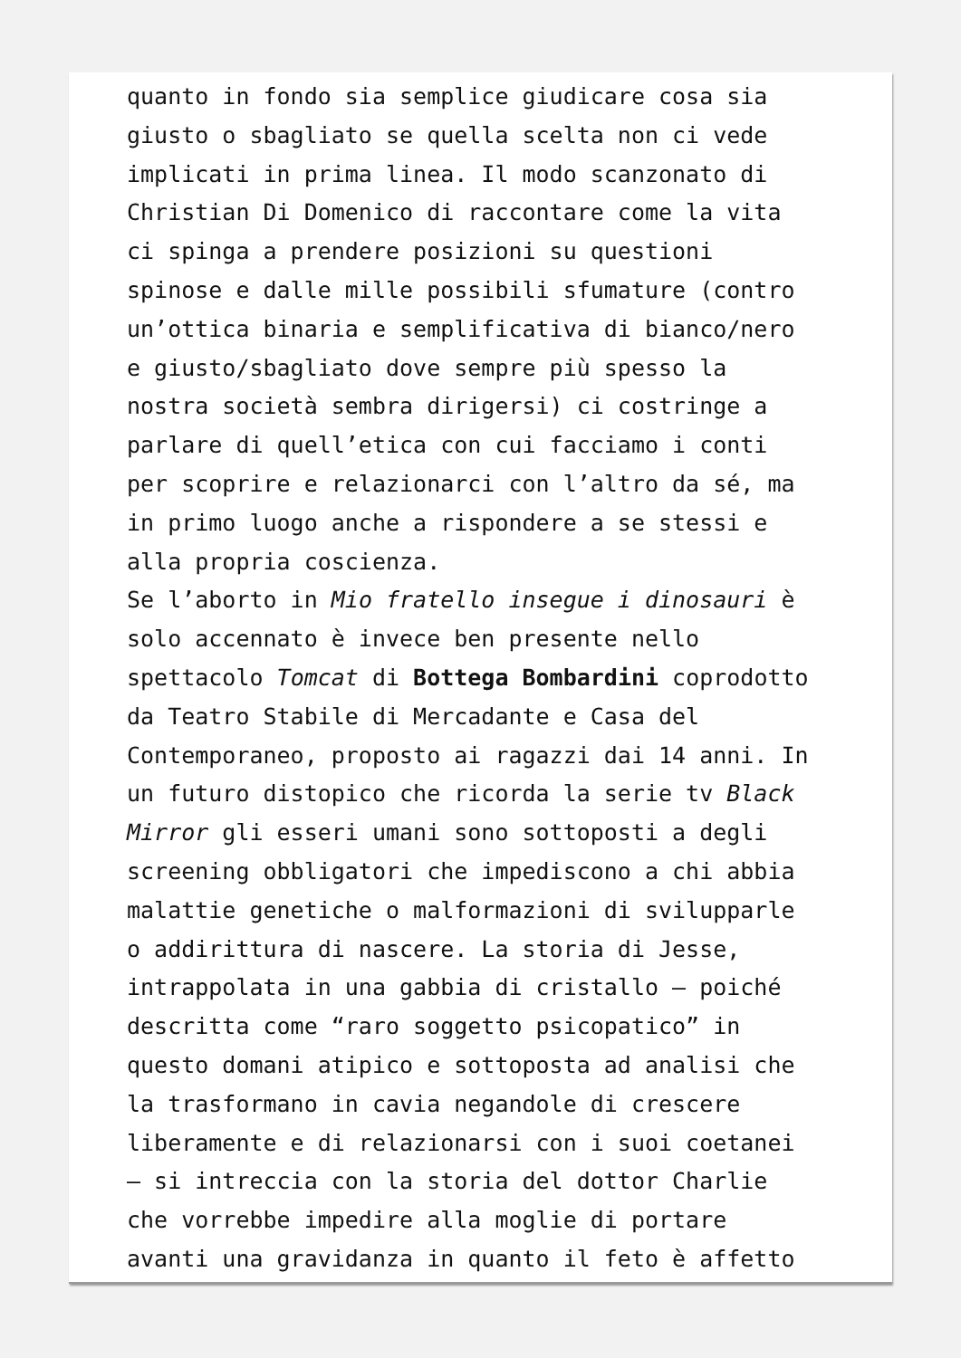quanto in fondo sia semplice giudicare cosa sia
giusto o sbagliato se quella scelta non ci vede
implicati in prima linea. Il modo scanzonato di
Christian Di Domenico di raccontare come la vita
ci spinga a prendere posizioni su questioni
spinose e dalle mille possibili sfumature (contro
un’ottica binaria e semplificativa di bianco/nero
e giusto/sbagliato dove sempre più spesso la
nostra società sembra dirigersi) ci costringe a
parlare di quell’etica con cui facciamo i conti
per scoprire e relazionarci con l’altro da sé, ma
in primo luogo anche a rispondere a se stessi e
alla propria coscienza.
Se l’aborto in Mio fratello insegue i dinosauri è
solo accennato è invece ben presente nello
spettacolo Tomcat di Bottega Bombardini coprodotto
da Teatro Stabile di Mercadante e Casa del
Contemporaneo, proposto ai ragazzi dai 14 anni. In
un futuro distopico che ricorda la serie tv Black
Mirror gli esseri umani sono sottoposti a degli
screening obbligatori che impediscono a chi abbia
malattie genetiche o malformazioni di svilupparle
o addirittura di nascere. La storia di Jesse,
intrappolata in una gabbia di cristallo – poiché
descritta come “raro soggetto psicopatico” in
questo domani atipico e sottoposta ad analisi che
la trasformano in cavia negandole di crescere
liberamente e di relazionarsi con i suoi coetanei
– si intreccia con la storia del dottor Charlie
che vorrebbe impedire alla moglie di portare
avanti una gravidanza in quanto il feto è affetto